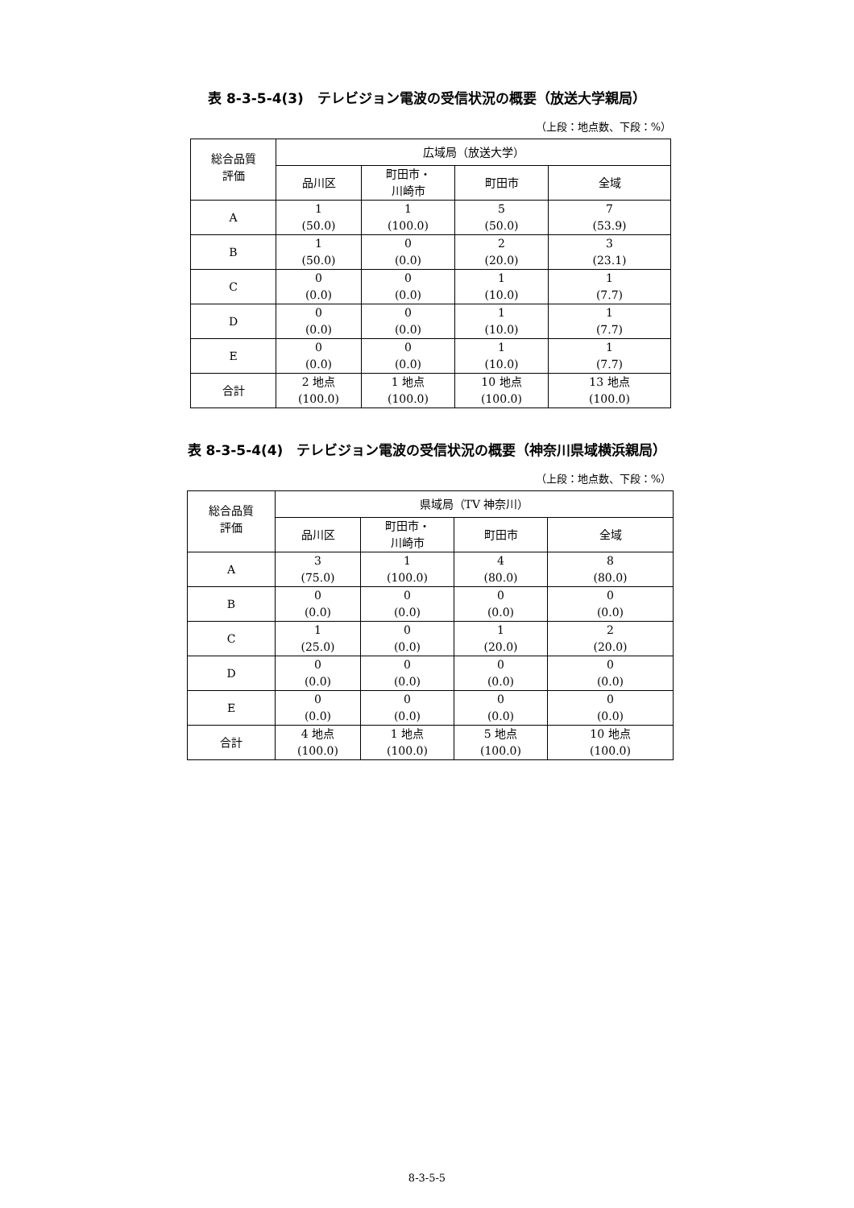表 8-3-5-4(3)　テレビジョン電波の受信状況の概要（放送大学親局）
（上段：地点数、下段：%）
| 総合品質 評価 | 広域局（放送大学） | | | |
| --- | --- | --- | --- | --- |
| | 品川区 | 町田市・ 川崎市 | 町田市 | 全域 |
| A | 1 (50.0) | 1 (100.0) | 5 (50.0) | 7 (53.9) |
| B | 1 (50.0) | 0 (0.0) | 2 (20.0) | 3 (23.1) |
| C | 0 (0.0) | 0 (0.0) | 1 (10.0) | 1 (7.7) |
| D | 0 (0.0) | 0 (0.0) | 1 (10.0) | 1 (7.7) |
| E | 0 (0.0) | 0 (0.0) | 1 (10.0) | 1 (7.7) |
| 合計 | 2 地点 (100.0) | 1 地点 (100.0) | 10 地点 (100.0) | 13 地点 (100.0) |
表 8-3-5-4(4)　テレビジョン電波の受信状況の概要（神奈川県域横浜親局）
（上段：地点数、下段：%）
| 総合品質 評価 | 県域局（TV 神奈川） | | | |
| --- | --- | --- | --- | --- |
| | 品川区 | 町田市・ 川崎市 | 町田市 | 全域 |
| A | 3 (75.0) | 1 (100.0) | 4 (80.0) | 8 (80.0) |
| B | 0 (0.0) | 0 (0.0) | 0 (0.0) | 0 (0.0) |
| C | 1 (25.0) | 0 (0.0) | 1 (20.0) | 2 (20.0) |
| D | 0 (0.0) | 0 (0.0) | 0 (0.0) | 0 (0.0) |
| E | 0 (0.0) | 0 (0.0) | 0 (0.0) | 0 (0.0) |
| 合計 | 4 地点 (100.0) | 1 地点 (100.0) | 5 地点 (100.0) | 10 地点 (100.0) |
8-3-5-5